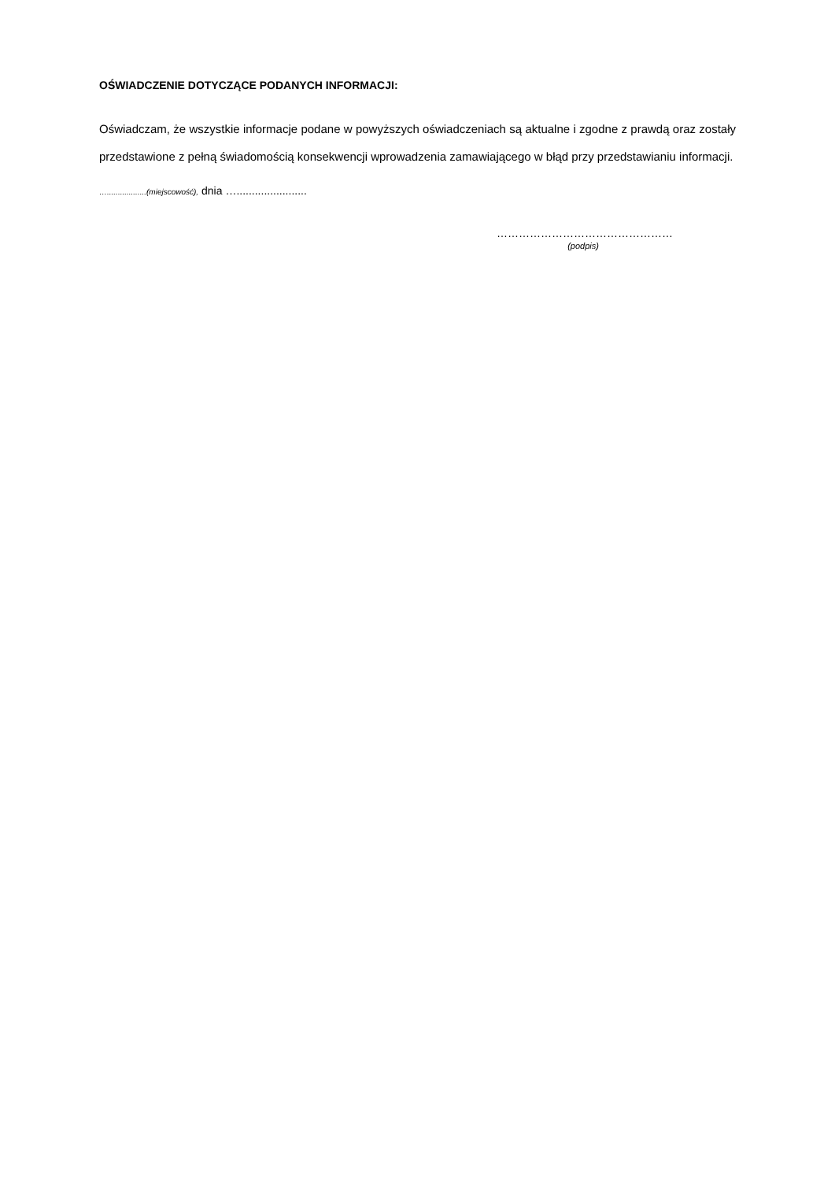OŚWIADCZENIE DOTYCZĄCE PODANYCH INFORMACJI:
Oświadczam, że wszystkie informacje podane w powyższych oświadczeniach są aktualne i zgodne z prawdą oraz zostały przedstawione z pełną świadomością konsekwencji wprowadzenia zamawiającego w błąd przy przedstawianiu informacji.
…..................(miejscowość), dnia ….......................
…………………………………………
(podpis)